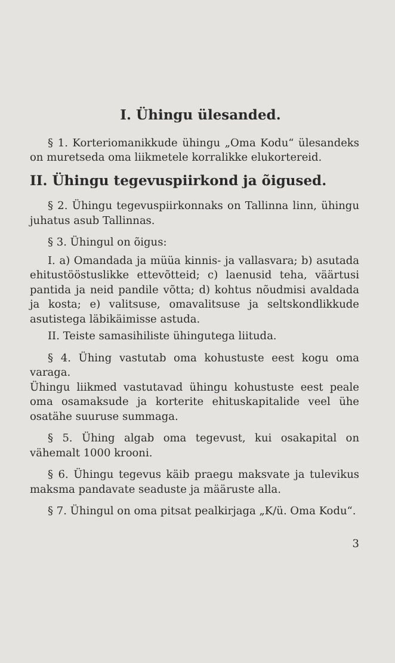I. Ühingu ülesanded.
§ 1. Korteriomanikkude ühingu „Oma Kodu“ ülesandeks on muretseda oma liikmetele korralikke elukortereid.
II. Ühingu tegevuspiirkond ja õigused.
§ 2. Ühingu tegevuspiirkonnaks on Tallinna linn, ühingu juhatus asub Tallinnas.
§ 3. Ühingul on õigus:
I. a) Omandada ja müüa kinnis- ja vallasvara; b) asutada ehitustööstuslikke ettevõtteid; c) laenusid teha, väärtusi pantida ja neid pandile võtta; d) kohtus nõudmisi avaldada ja kosta; e) valitsuse, omavalitsuse ja seltskondlikkude asutistega läbikäimisse astuda.
II. Teiste samasihiliste ühingutega liituda.
§ 4. Ühing vastutab oma kohustuste eest kogu oma varaga.
Ühingu liikmed vastutavad ühingu kohustuste eest peale oma osamaksude ja korterite ehituskapitalide veel ühe osatähe suuruse summaga.
§ 5. Ühing algab oma tegevust, kui osakapital on vähemalt 1000 krooni.
§ 6. Ühingu tegevus käib praegu maksvate ja tulevikus maksma pandavate seaduste ja määruste alla.
§ 7. Ühingul on oma pitsat pealkirjaga „K/ü. Oma Kodu“.
3